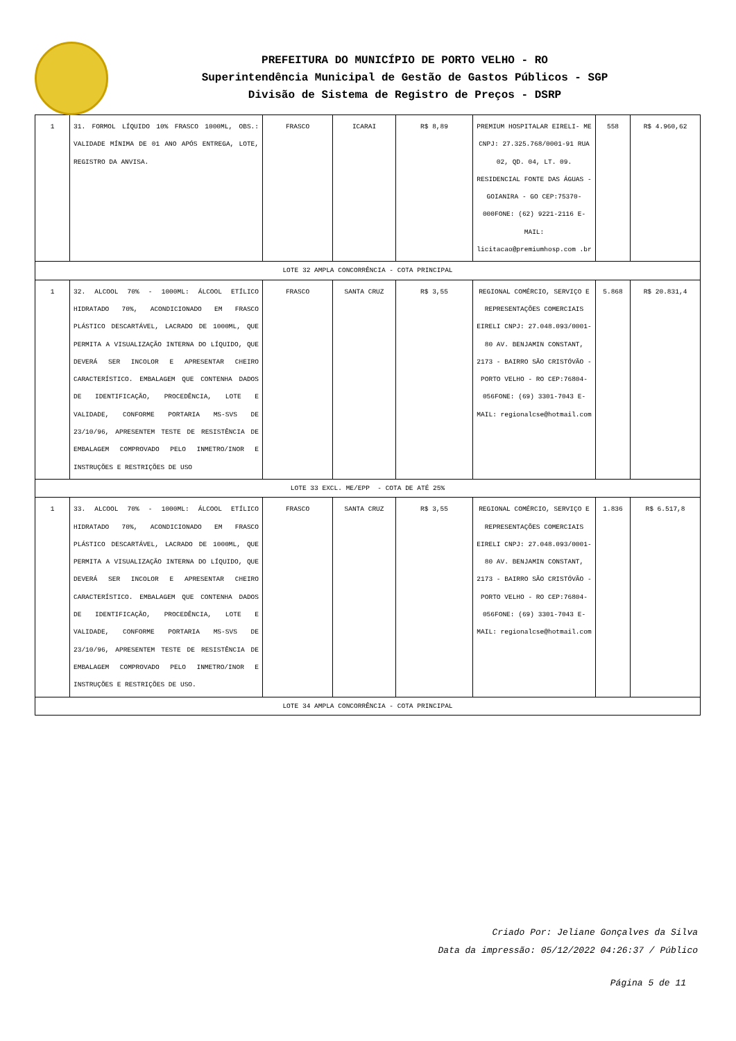PREFEITURA DO MUNICÍPIO DE PORTO VELHO - RO
Superintendência Municipal de Gestão de Gastos Públicos - SGP
Divisão de Sistema de Registro de Preços - DSRP
| 1 | 31. FORMOL LÍQUIDO 10% FRASCO 1000ML, OBS.: VALIDADE MÍNIMA DE 01 ANO APÓS ENTREGA, LOTE, REGISTRO DA ANVISA. | FRASCO | ICARAI | R$ 8,89 | PREMIUM HOSPITALAR EIRELI- ME CNPJ: 27.325.768/0001-91 RUA 02, QD. 04, LT. 09. RESIDENCIAL FONTE DAS ÁGUAS - GOIANIRA - GO CEP:75370-000FONE: (62) 9221-2116 E-MAIL: licitacao@premiumhosp.com .br | 558 | R$ 4.960,62 |
| LOTE 32 AMPLA CONCORRÊNCIA - COTA PRINCIPAL | | | | | | | |
| 1 | 32. ALCOOL 70% - 1000ML: ÁLCOOL ETÍLICO HIDRATADO 70%, ACONDICIONADO EM FRASCO PLÁSTICO DESCARTÁVEL, LACRADO DE 1000ML, QUE PERMITA A VISUALIZAÇÃO INTERNA DO LÍQUIDO, QUE DEVERÁ SER INCOLOR E APRESENTAR CHEIRO CARACTERÍSTICO. EMBALAGEM QUE CONTENHA DADOS DE IDENTIFICAÇÃO, PROCEDÊNCIA, LOTE E VALIDADE, CONFORME PORTARIA MS-SVS DE 23/10/96, APRESENTEM TESTE DE RESISTÊNCIA DE EMBALAGEM COMPROVADO PELO INMETRO/INOR E INSTRUÇÕES E RESTRIÇÕES DE USO | FRASCO | SANTA CRUZ | R$ 3,55 | REGIONAL COMÉRCIO, SERVIÇO E REPRESENTAÇÕES COMERCIAIS EIRELI CNPJ: 27.048.093/0001-80 AV. BENJAMIN CONSTANT, 2173 - BAIRRO SÃO CRISTÓVÃO - PORTO VELHO - RO CEP:76804-056FONE: (69) 3301-7043 E-MAIL: regionalcse@hotmail.com | 5.868 | R$ 20.831,4 |
| LOTE 33 EXCL. ME/EPP - COTA DE ATÉ 25% | | | | | | | |
| 1 | 33. ALCOOL 70% - 1000ML: ÁLCOOL ETÍLICO HIDRATADO 70%, ACONDICIONADO EM FRASCO PLÁSTICO DESCARTÁVEL, LACRADO DE 1000ML, QUE PERMITA A VISUALIZAÇÃO INTERNA DO LÍQUIDO, QUE DEVERÁ SER INCOLOR E APRESENTAR CHEIRO CARACTERÍSTICO. EMBALAGEM QUE CONTENHA DADOS DE IDENTIFICAÇÃO, PROCEDÊNCIA, LOTE E VALIDADE, CONFORME PORTARIA MS-SVS DE 23/10/96, APRESENTEM TESTE DE RESISTÊNCIA DE EMBALAGEM COMPROVADO PELO INMETRO/INOR E INSTRUÇÕES E RESTRIÇÕES DE USO. | FRASCO | SANTA CRUZ | R$ 3,55 | REGIONAL COMÉRCIO, SERVIÇO E REPRESENTAÇÕES COMERCIAIS EIRELI CNPJ: 27.048.093/0001-80 AV. BENJAMIN CONSTANT, 2173 - BAIRRO SÃO CRISTÓVÃO - PORTO VELHO - RO CEP:76804-056FONE: (69) 3301-7043 E-MAIL: regionalcse@hotmail.com | 1.836 | R$ 6.517,8 |
| LOTE 34 AMPLA CONCORRÊNCIA - COTA PRINCIPAL | | | | | | | |
Criado Por: Jeliane Gonçalves da Silva
Data da impressão: 05/12/2022 04:26:37 / Público
Página 5 de 11